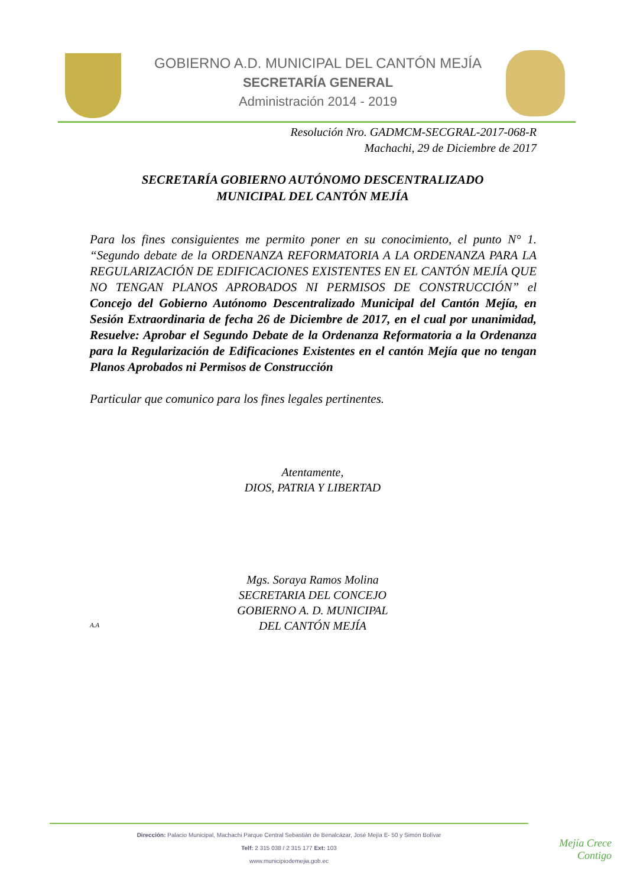GOBIERNO A.D. MUNICIPAL DEL CANTÓN MEJÍA
SECRETARÍA GENERAL
Administración 2014 - 2019
Resolución Nro. GADMCM-SECGRAL-2017-068-R
Machachi, 29 de Diciembre de 2017
SECRETARÍA GOBIERNO AUTÓNOMO DESCENTRALIZADO
MUNICIPAL DEL CANTÓN MEJÍA
Para los fines consiguientes me permito poner en su conocimiento, el punto N° 1. “Segundo debate de la ORDENANZA REFORMATORIA A LA ORDENANZA PARA LA REGULARIZACIÓN DE EDIFICACIONES EXISTENTES EN EL CANTÓN MEJÍA QUE NO TENGAN PLANOS APROBADOS NI PERMISOS DE CONSTRUCCIÓN” el Concejo del Gobierno Autónomo Descentralizado Municipal del Cantón Mejía, en Sesión Extraordinaria de fecha 26 de Diciembre de 2017, en el cual por unanimidad, Resuelve: Aprobar el Segundo Debate de la Ordenanza Reformatoria a la Ordenanza para la Regularización de Edificaciones Existentes en el cantón Mejía que no tengan Planos Aprobados ni Permisos de Construcción
Particular que comunico para los fines legales pertinentes.
Atentamente,
DIOS, PATRIA Y LIBERTAD
Mgs. Soraya Ramos Molina
SECRETARIA DEL CONCEJO
GOBIERNO A. D. MUNICIPAL
DEL CANTÓN MEJÍA
A.A
Dirección: Palacio Municipal, Machachi Parque Central Sebastián de Benalcázar, José Mejía E- 50 y Simón Bolívar
Telf: 2 315 038 / 2 315 177 Ext: 103
www.municipiodemejia.gob.ec
Mejía Crece
Contigo